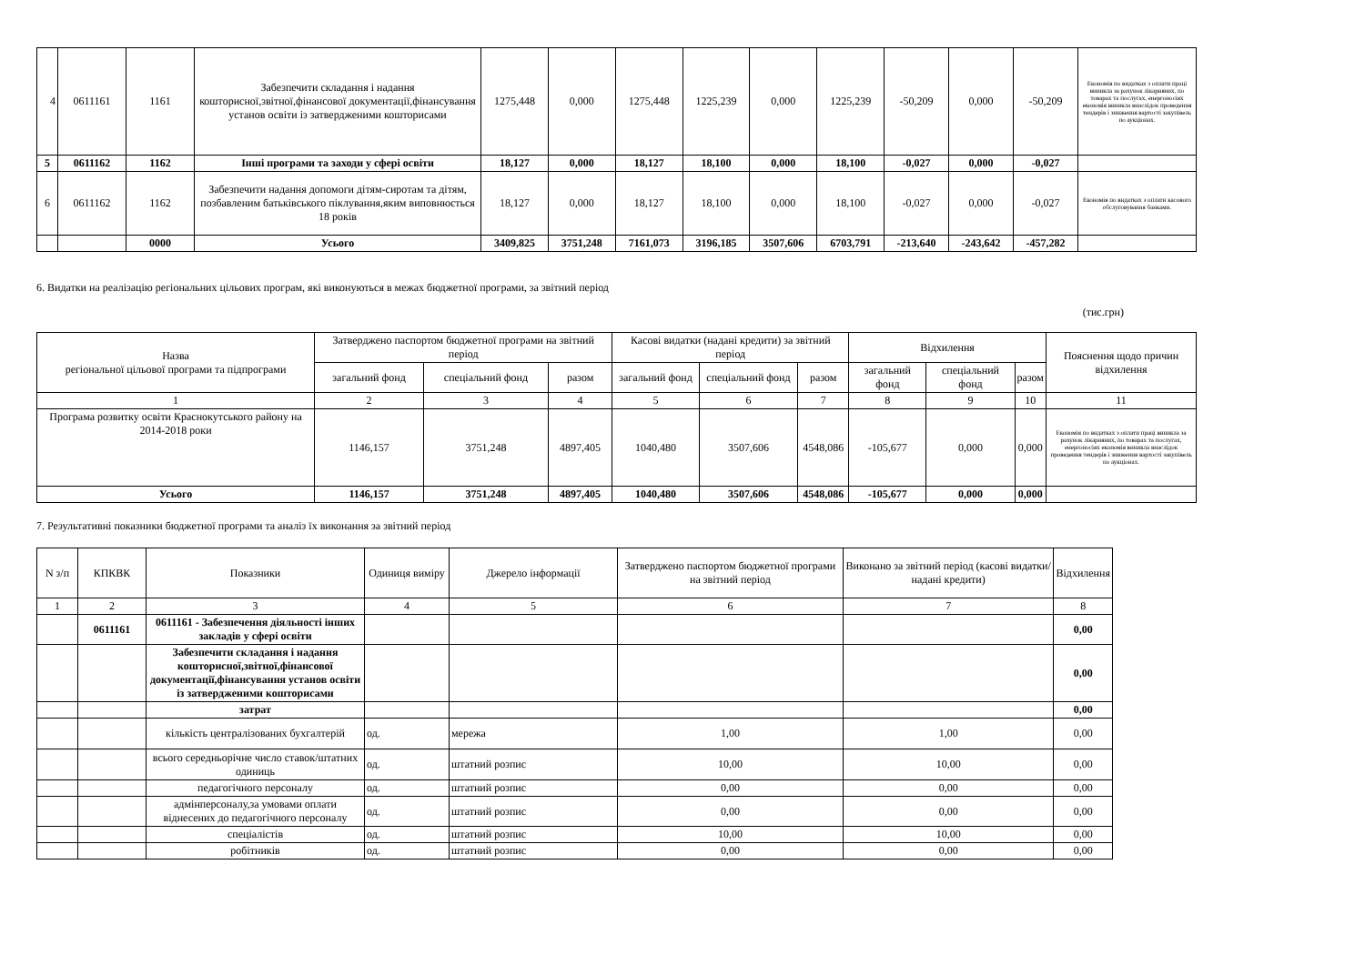| 4 | 0611161 | 1161 | Забезпечити складання і надання кошторисної,звітної,фінансової документації,фінансування установ освіти із затвердженими кошторисами | 1275,448 | 0,000 | 1275,448 | 1225,239 | 0,000 | 1225,239 | -50,209 | 0,000 | -50,209 | Економія по видатках з оплати праці виникла за рахунок лікарняних, по товарах та послугах, енергоносіях економія виникла внаслідок проведення тендерів і зниження вартості закупівель по аукціонах. |
| 5 | 0611162 | 1162 | Інші програми та заходи у сфері освіти | 18,127 | 0,000 | 18,127 | 18,100 | 0,000 | 18,100 | -0,027 | 0,000 | -0,027 | |
| 6 | 0611162 | 1162 | Забезпечити надання допомоги дітям-сиротам та дітям, позбавленим батьківського піклування,яким виповнюється 18 років | 18,127 | 0,000 | 18,127 | 18,100 | 0,000 | 18,100 | -0,027 | 0,000 | -0,027 | Економія по видатках з оплати касового обслуговування банками. |
| | | 0000 | Усього | 3409,825 | 3751,248 | 7161,073 | 3196,185 | 3507,606 | 6703,791 | -213,640 | -243,642 | -457,282 | |
6. Видатки на реалізацію регіональних цільових програм, які виконуються в межах бюджетної програми, за звітний період
(тис.грн)
| Назва регіональної цільової програми та підпрограми | Затверджено паспортом бюджетної програми на звітний період | | | Касові видатки (надані кредити) за звітний період | | | Відхилення | | | Пояснення щодо причин відхилення |
| | загальний фонд | спеціальний фонд | разом | загальний фонд | спеціальний фонд | разом | загальний фонд | спеціальний фонд | разом | |
| 1 | 2 | 3 | 4 | 5 | 6 | 7 | 8 | 9 | 10 | 11 |
| Програма розвитку освіти Краснокутського району на 2014-2018 роки | 1146,157 | 3751,248 | 4897,405 | 1040,480 | 3507,606 | 4548,086 | -105,677 | 0,000 | 0,000 | Економія по видатках з оплати праці виникла за рахунок лікарняних, по товарах та послугах, енергоносіях економія виникла внаслідок проведення тендерів і зниження вартості закупівель по аукціонах. |
| Усього | 1146,157 | 3751,248 | 4897,405 | 1040,480 | 3507,606 | 4548,086 | -105,677 | 0,000 | 0,000 | |
7. Результативні показники бюджетної програми та аналіз їх виконання за звітний період
| N з/п | КПКВК | Показники | Одиниця виміру | Джерело інформації | Затверджено паспортом бюджетної програми на звітний період | Виконано за звітний період (касові видатки/надані кредити) | Відхилення |
| 1 | 2 | 3 | 4 | 5 | 6 | 7 | 8 |
| | 0611161 | 0611161 - Забезпечення діяльності інших закладів у сфері освіти | | | | | 0,00 |
| | | Забезпечити складання і надання кошторисної,звітної,фінансової документації,фінансування установ освіти із затвердженими кошторисами | | | | | 0,00 |
| | | затрат | | | | | 0,00 |
| | | кількість централізованих бухгалтерій | од. | мережа | 1,00 | 1,00 | 0,00 |
| | | всього середньорічне число ставок/штатних одиниць | од. | штатний розпис | 10,00 | 10,00 | 0,00 |
| | | педагогічного персоналу | од. | штатний розпис | 0,00 | 0,00 | 0,00 |
| | | адмінперсоналу,за умовами оплати віднесених до педагогічного персоналу | од. | штатний розпис | 0,00 | 0,00 | 0,00 |
| | | спеціалістів | од. | штатний розпис | 10,00 | 10,00 | 0,00 |
| | | робітників | од. | штатний розпис | 0,00 | 0,00 | 0,00 |